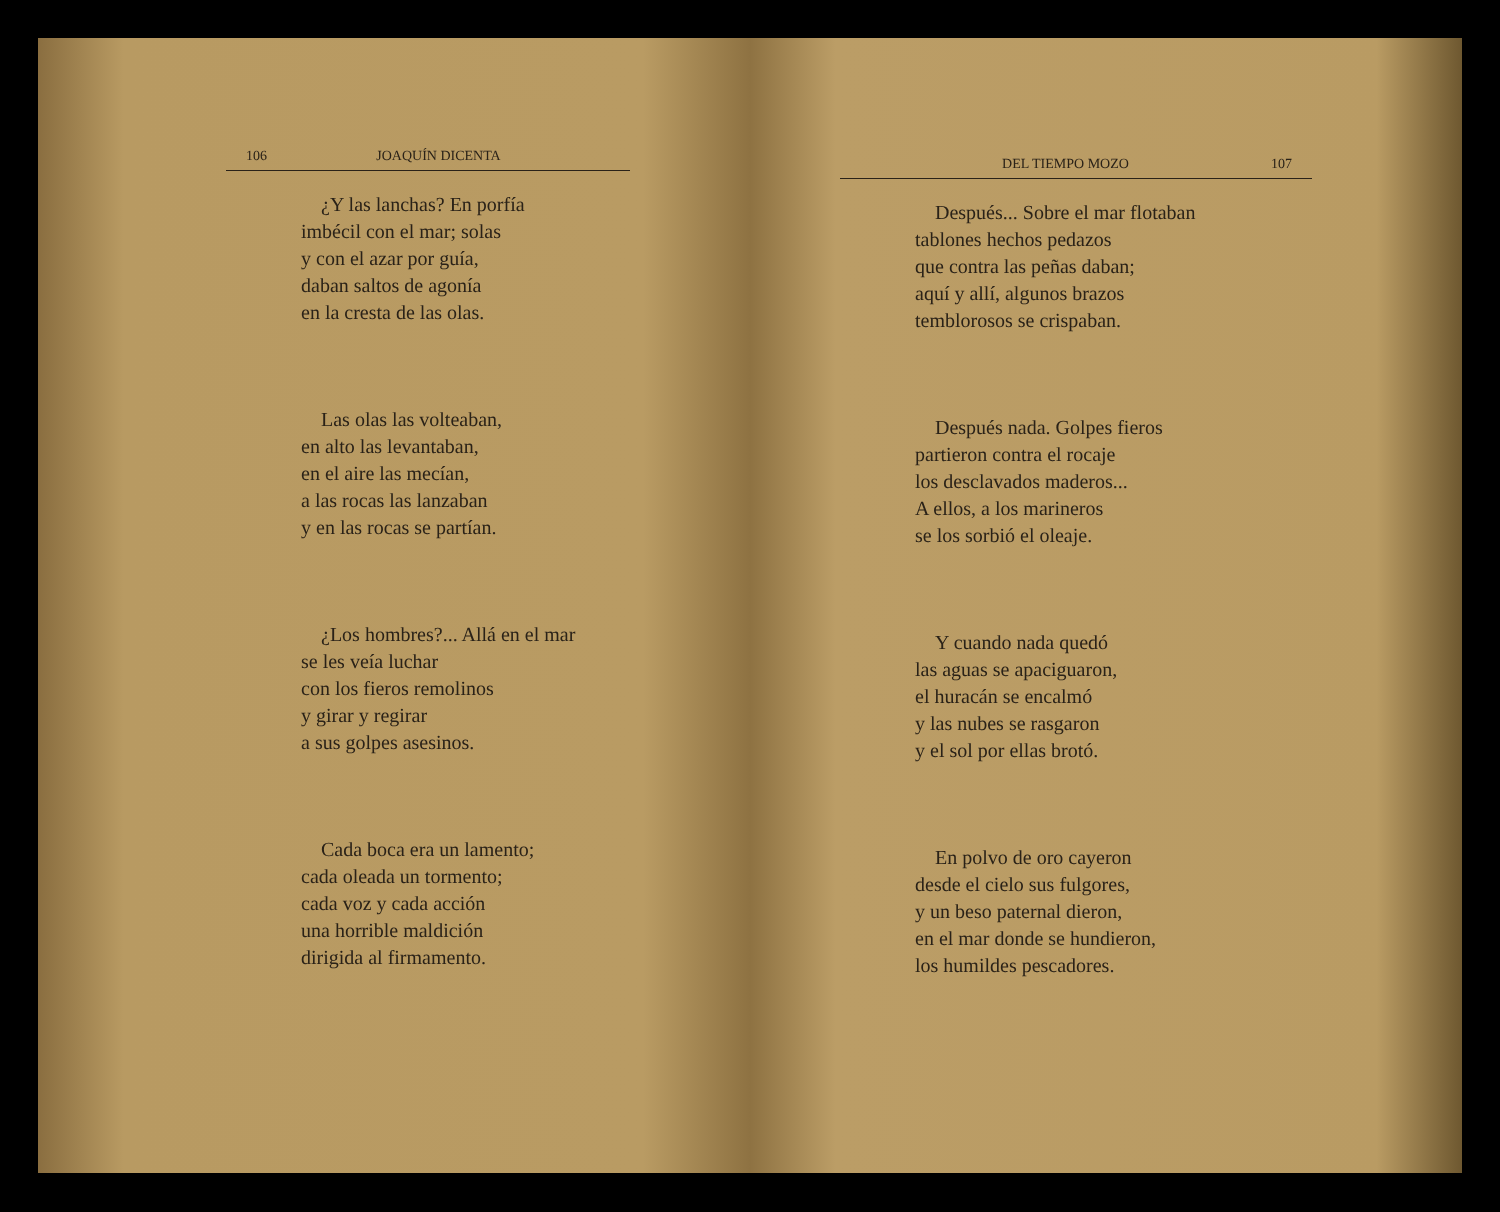106 JOAQUÍN DICENTA
¿Y las lanchas? En porfía
imbécil con el mar; solas
y con el azar por guía,
daban saltos de agonía
en la cresta de las olas.
Las olas las volteaban,
en alto las levantaban,
en el aire las mecían,
a las rocas las lanzaban
y en las rocas se partían.
¿Los hombres?... Allá en el mar
se les veía luchar
con los fieros remolinos
y girar y regirar
a sus golpes asesinos.
Cada boca era un lamento;
cada oleada un tormento;
cada voz y cada acción
una horrible maldición
dirigida al firmamento.
DEL TIEMPO MOZO 107
Después... Sobre el mar flotaban
tablones hechos pedazos
que contra las peñas daban;
aquí y allí, algunos brazos
temblorosos se crispaban.
Después nada. Golpes fieros
partieron contra el rocaje
los desclavados maderos...
A ellos, a los marineros
se los sorbió el oleaje.
Y cuando nada quedó
las aguas se apaciguaron,
el huracán se encalmó
y las nubes se rasgaron
y el sol por ellas brotó.
En polvo de oro cayeron
desde el cielo sus fulgores,
y un beso paternal dieron,
en el mar donde se hundieron,
los humildes pescadores.